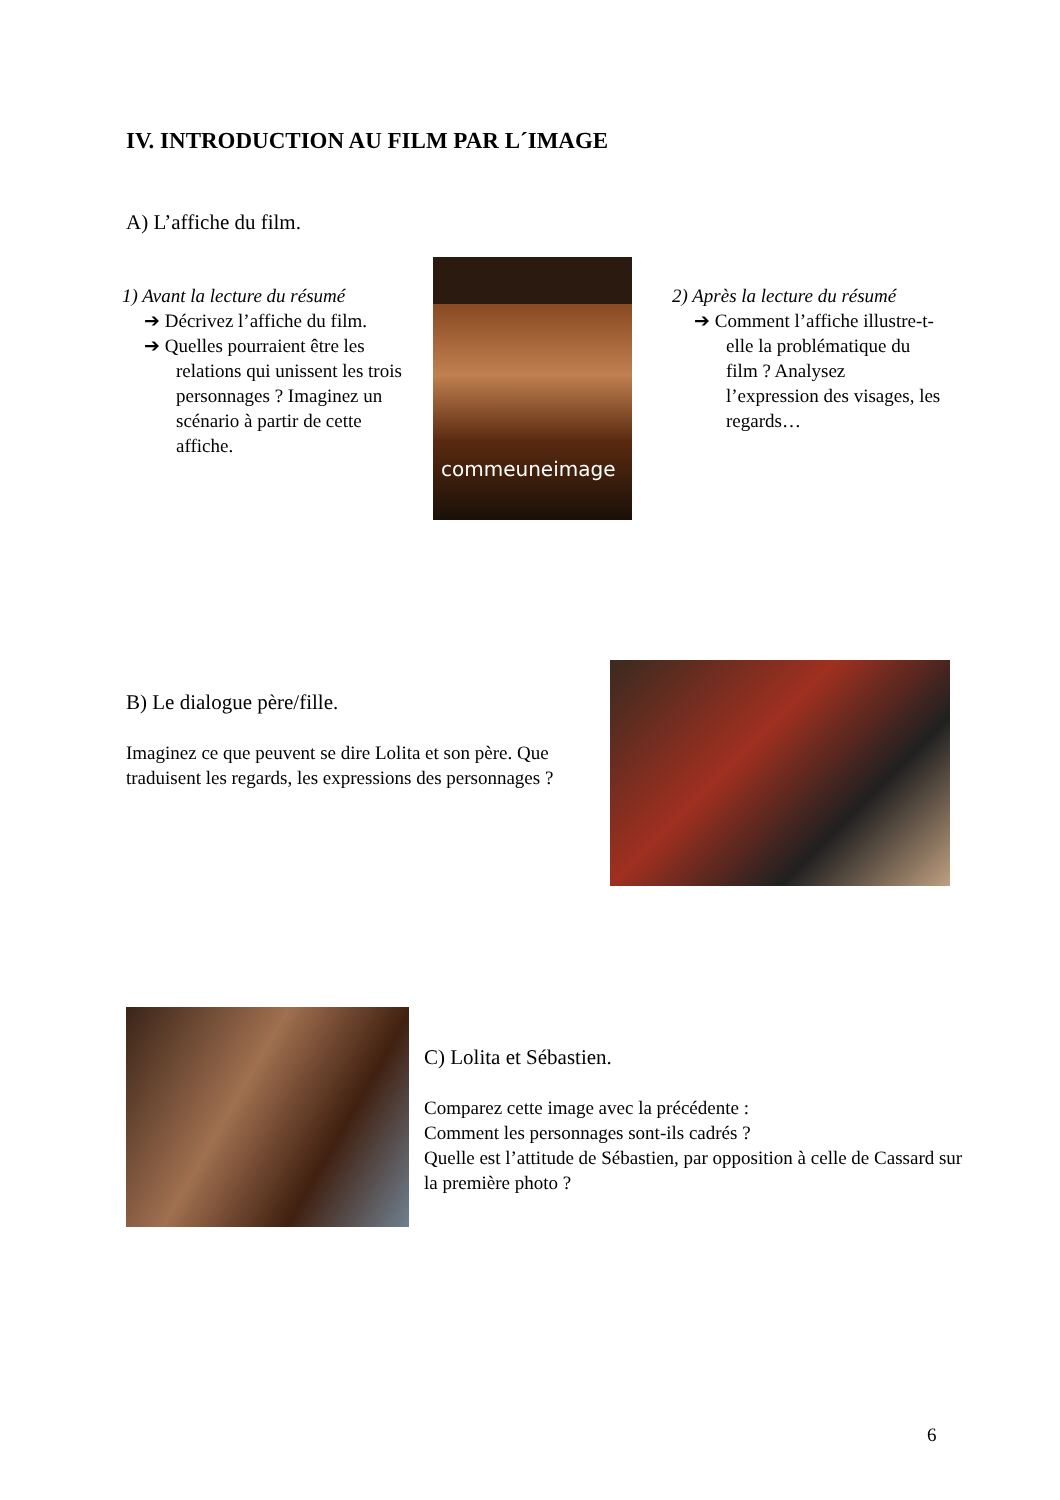IV. INTRODUCTION AU FILM PAR L´IMAGE
A) L’affiche du film.
1) Avant la lecture du résumé
➔ Décrivez l’affiche du film.
➔ Quelles pourraient être les relations qui unissent les trois personnages ? Imaginez un scénario à partir de cette affiche.
commeuneimage
2) Après la lecture du résumé
➔ Comment l’affiche illustre-t-elle la problématique du film ? Analysez l’expression des visages, les regards…
B) Le dialogue père/fille.
Imaginez ce que peuvent se dire Lolita et son père. Que traduisent les regards, les expressions des personnages ?
C) Lolita et Sébastien.
Comparez cette image avec la précédente :
Comment les personnages sont-ils cadrés ?
Quelle est l’attitude de Sébastien, par opposition à celle de Cassard sur la première photo ?
6